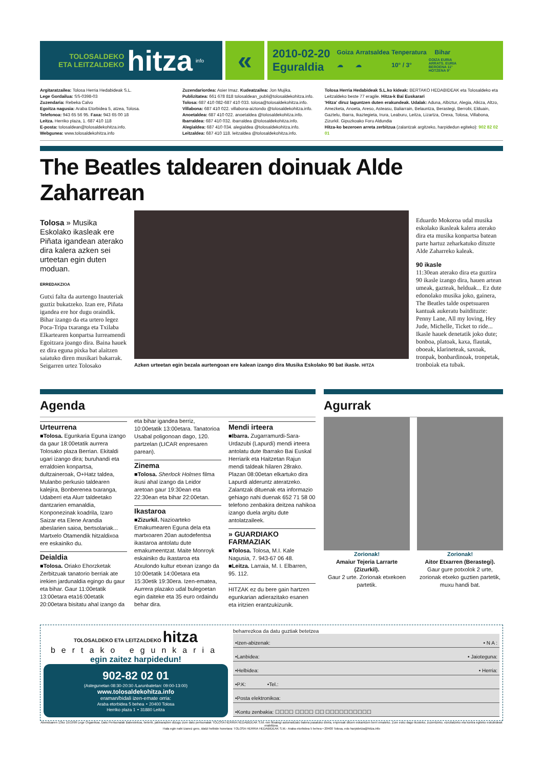TOLOSALDEKO
ETA LEITZALDEKO
hitza
info
«
2010-02-20
Eguraldia
| Goiza | Arratsaldea | Tenperatura | Bihar |
| --- | --- | --- | --- |
| ☁ | ☁ | 10° / 3° | GOIZA EURIA ARRATS. EURIA BEROENA 11° HOTZENA 9° |
Argitaratzailea: Tolosa Herria Hedabideak S.L.
Lege Gordailua: SS-0398-03
Zuzendaria: Rebeka Calvo
Egoitza nagusia: Araba Etorbidea 5, atzea, Tolosa.
Telefonoa: 943 65 56 95. Faxa: 943 65 00 18
Leitza. Herriko plaza, 1. 687 410 118
E-posta: tolosaldean@tolosaldekohitza.info.
Webgunea: www.tolosaldekohitza.info
Zuzendariordea: Asier Imaz. Kudeatzailea: Jon Mujika.
Publizitatea: 661 678 818 tolosaldean_publi@tolosaldekohitza.info.
Tolosa: 687 410 082-687 410 033. tolosa@tolosaldekohitza.info.
Villabona: 687 410 022. villabona-aiztondo @tolosaldekohitza.info.
Anoetaldea: 687 410 022. anoetaldea @tolosaldekohitza.info.
Ibarraldea: 687 410 032. ibarraldea @tolosaldekohitza.info.
Alegialdea: 687 410 034. alegialdea @tolosaldekohitza.info.
Leitzaldea: 687 410 118. leitzaldea @tolosaldekohitza.info.
Tolosa Herria Hedabideak S.L.ko kideak: BERTAKO HEDABIDEAK eta Tolosaldeko eta Leitzaldeko beste 77 eragile. Hitza-k Bai Euskarari
'Hitza' diruz laguntzen duten erakundeak. Udalak: Aduna, Albiztur, Alegia, Alkiza, Altzo, Amezketa, Anoeta, Areso, Asteasu, Baliarrain, Belauntza, Berastegi, Berrobi, Elduain, Gaztelu, Ibarra, Ikaztegieta, Irura, Leaburu, Leitza, Lizartza, Orexa, Tolosa, Villabona, Zizurkil. Gipuzkoako Foru Aldundia
Hitza-ko bezeroen arreta zerbitzua (zalantzak argitzeko, harpidedun egiteko): 902 82 02 01
The Beatles taldearen doinuak Alde Zaharrean
Tolosa » Musika Eskolako ikasleak ere Piñata igandean aterako dira kalera azken sei urteetan egin duten moduan.
ERREDAKZIOA
Gutxi falta da aurtengo Inauteriak guztiz bukatzeko. Izan ere, Piñata igandea ere hor dugu oraindik. Bihar izango da eta urtero legez Poca-Tripa txaranga eta Txilaba Elkartearen konpartsa Iurreamendi Egoitzara joango dira. Baina hauek ez dira eguna pixka bat alaitzen saiatuko diren musikari bakarrak.
Seigarren urtez Tolosako
Azken urteetan egin bezala aurtengoan ere kalean izango dira Musika Eskolako 90 bat ikasle. HITZA
Eduardo Mokoroa udal musika eskolako ikasleak kalera aterako dira eta musika konpartsa batean parte hartuz zeharkatuko dituzte Alde Zaharreko kaleak.
90 ikasle
11:30ean aterako dira eta guztira 90 ikasle izango dira, hauen artean umeak, gazteak, helduak... Ez dute edonolako musika joko, gainera, The Beatles talde ospetsuaren kantuak aukeratu baitdituzte: Penny Lane, All my loving, Hey Jude, Michelle, Ticket to ride...
Ikasle hauek denetatik joko dute; bonboa, platoak, kaxa, flautak, oboeak, klarineteak, saxoak, tronpak, bonbardinoak, tronpetak, tronboiak eta tubak.
Agenda
Urteurrena
■Tolosa. Egunkaria Eguna izango da gaur 18:00etatik aurrera Tolosako plaza Berrian. Ekitaldi ugari izango dira; buruhandi eta erraldoien konpartsa, dultzaineroak, O+Hatz taldea, Mulanbo perkusio taldearen kalejira, Bonberenea txaranga, Udaberri eta Alurr taldeetako dantzarien emanaldia, Konponezinak koadrila, Izaro Saizar eta Elene Arandia abeslarien saioa, bertsolariak... Martxelo Otamendik hitzaldixoa ere eskainiko du.
Deialdia
■Tolosa. Oriako Ehorzketak Zerbitzuak tanatorio berriak ate irekien jardunaldia egingo du gaur eta bihar. Gaur 11:00etatik 13:00etara eta16:00etatik 20:00etara bisitatu ahal izango da
eta bihar igandea berriz, 10:00etatik 13:00etara. Tanatorioa Usabal poligonoan dago, 120. partzelan (LICAR enpresaren parean).
Zinema
■Tolosa. Sherlock Holmes filma ikusi ahal izango da Leidor aretoan gaur 19:30ean eta 22:30ean eta bihar 22:00etan.
Ikastaroa
■Zizurkil. Nazioarteko Emakumearen Eguna dela eta martxoaren 20an autodefentsa ikastaroa antolatu dute emakumeentzat. Maite Monroyk eskainiko du ikastaroa eta Atxulondo kultur etxean izango da 10:00etatik 14:00etara eta 15:30etik 19:30era. Izen-ematea, Aurrera plazako udal bulegoetan egin daiteke eta 35 euro ordaindu behar dira.
Mendi irteera
■Ibarra. Zugarramurdi-Sara-Urdazubi (Lapurdi) mendi irteera antolatu dute Ibarrako Bai Euskal Herriarik eta Haitzetan Rajun mendi taldeak hilaren 28rako. Plazan 08:00etan elkartuko dira Lapurdi alderuntz ateratzeko. Zalantzak dituenak eta informazio gehiago nahi duenak 652 71 58 00 telefono zenbakira deitzea nahikoa izango duela argitu dute antolatzaileek.
» GUARDIAKO FARMAZIAK
■Tolosa. Tolosa, M.I. Kale Nagusia, 7. 943-67 06 48.
■Leitza. Larraia, M. I. Elbarren, 95. 112.
HITZAK ez du bere gain hartzen egunkarian adierazitako esanen eta iritzien erantzukizunik.
Agurrak
Zorionak!
Amaiur Tejeria Larrarte (Zizurkil).
Gaur 2 urte. Zorionak etxekoen partetik.
Zorionak!
Aitor Etxarren (Berastegi).
Gaur gure potxolok 2 urte, zorionak etxeko guztien partetik, muxu handi bat.
TOLOSALDEKO ETA LEITZALDEKO hitza
bertako egunkaria
egin zaitez harpidedun!
902-82 02 01
(Astegunetan 08:30-20:30 /Larunbatetan: 09:00-13:00)
www.tolosaldekohitza.info
eraman/bidali izen-emate orria:
Araba etorbidea 5 behea ∘ 20400 Tolosa
Herriko plaza 1 ∘ 31880 Leitza
beharrezkoa da datu guztiak betetzea
•Izen-abizenak: • N A :
•Lanbidea: • Jaioteguna:
•Helbidea: • Herria:
•P.K: •Tel.:
•Posta elektronikoa:
•Kontu zenbakia: ☐☐☐☐ ☐☐☐☐ ☐☐ ☐☐☐☐☐☐☐☐☐☐
Abenduaren 13ko 15/1999 Lege Organikoa, Datu Pertsonalak Babestekoa, beterik, jakinarazten dizugu zure datu pertsonalak TOLOSA HERRIA HEDABIDEAK S.M.-ren fitxategi automatizatu batera pasatuko direla, enpresak dituen eskaintzen berri emateko. Zure esku dago ikusteko, zuzentzeko, ezeztatzeko eta kontra egiteko eskubideak erabiltzea.
Hala egin nahi izanez gero, idatzi helbide honetara: TOLOSA HERRIA HEDABIDEAK S.M.- Araba etorbidea 5 behea • 20400 Tolosa, edo harpidetza@hitza.info